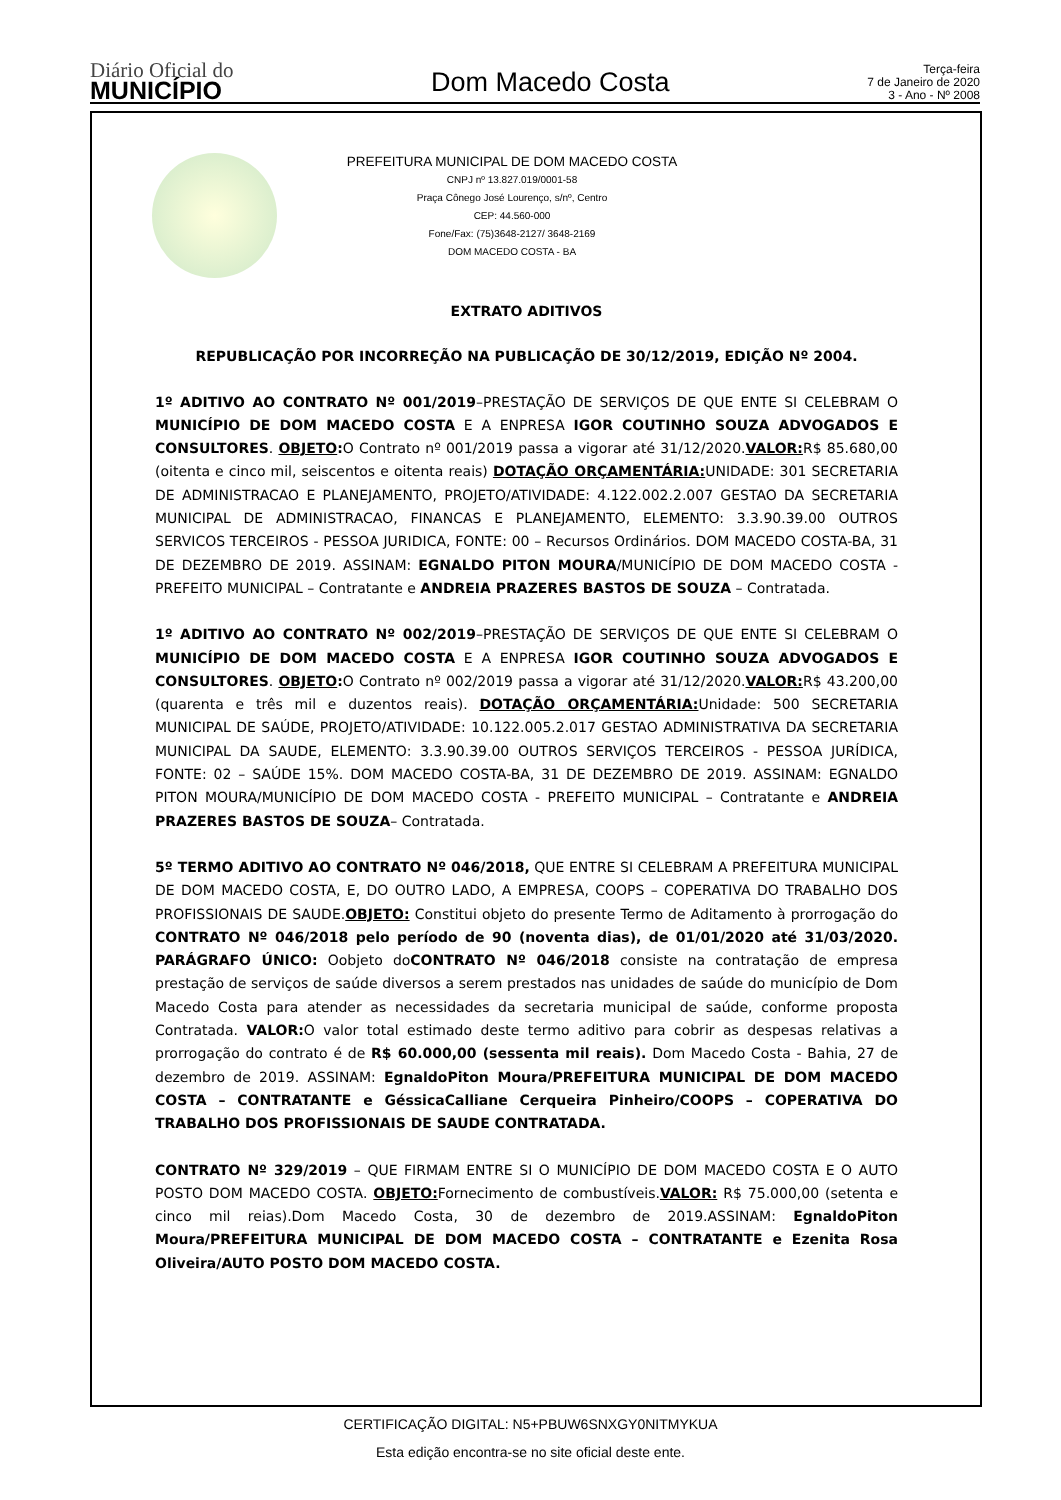Diário Oficial do
MUNICÍPIO
Dom Macedo Costa
Terça-feira
7 de Janeiro de 2020
3 - Ano - Nº 2008
PREFEITURA MUNICIPAL DE DOM MACEDO COSTA
CNPJ nº 13.827.019/0001-58
Praça Cônego José Lourenço, s/nº, Centro
CEP: 44.560-000
Fone/Fax: (75)3648-2127/ 3648-2169
DOM MACEDO COSTA - BA
EXTRATO ADITIVOS
REPUBLICAÇÃO POR INCORREÇÃO NA PUBLICAÇÃO DE 30/12/2019, EDIÇÃO Nº 2004.
1º ADITIVO AO CONTRATO Nº 001/2019–PRESTAÇÃO DE SERVIÇOS DE QUE ENTE SI CELEBRAM O MUNICÍPIO DE DOM MACEDO COSTA E A ENPRESA IGOR COUTINHO SOUZA ADVOGADOS E CONSULTORES. OBJETO: O Contrato nº 001/2019 passa a vigorar até 31/12/2020.VALOR: R$ 85.680,00 (oitenta e cinco mil, seiscentos e oitenta reais) DOTAÇÃO ORÇAMENTÁRIA: UNIDADE: 301 SECRETARIA DE ADMINISTRACAO E PLANEJAMENTO, PROJETO/ATIVIDADE: 4.122.002.2.007 GESTAO DA SECRETARIA MUNICIPAL DE ADMINISTRACAO, FINANCAS E PLANEJAMENTO, ELEMENTO: 3.3.90.39.00 OUTROS SERVICOS TERCEIROS - PESSOA JURIDICA, FONTE: 00 – Recursos Ordinários. DOM MACEDO COSTA-BA, 31 DE DEZEMBRO DE 2019. ASSINAM: EGNALDO PITON MOURA/MUNICÍPIO DE DOM MACEDO COSTA - PREFEITO MUNICIPAL – Contratante e ANDREIA PRAZERES BASTOS DE SOUZA – Contratada.
1º ADITIVO AO CONTRATO Nº 002/2019–PRESTAÇÃO DE SERVIÇOS DE QUE ENTE SI CELEBRAM O MUNICÍPIO DE DOM MACEDO COSTA E A ENPRESA IGOR COUTINHO SOUZA ADVOGADOS E CONSULTORES. OBJETO: O Contrato nº 002/2019 passa a vigorar até 31/12/2020.VALOR: R$ 43.200,00 (quarenta e três mil e duzentos reais). DOTAÇÃO ORÇAMENTÁRIA: Unidade: 500 SECRETARIA MUNICIPAL DE SAÚDE, PROJETO/ATIVIDADE: 10.122.005.2.017 GESTAO ADMINISTRATIVA DA SECRETARIA MUNICIPAL DA SAUDE, ELEMENTO: 3.3.90.39.00 OUTROS SERVIÇOS TERCEIROS - PESSOA JURÍDICA, FONTE: 02 – SAÚDE 15%. DOM MACEDO COSTA-BA, 31 DE DEZEMBRO DE 2019. ASSINAM: EGNALDO PITON MOURA/MUNICÍPIO DE DOM MACEDO COSTA - PREFEITO MUNICIPAL – Contratante e ANDREIA PRAZERES BASTOS DE SOUZA– Contratada.
5º TERMO ADITIVO AO CONTRATO Nº 046/2018, QUE ENTRE SI CELEBRAM A PREFEITURA MUNICIPAL DE DOM MACEDO COSTA, E, DO OUTRO LADO, A EMPRESA, COOPS – COPERATIVA DO TRABALHO DOS PROFISSIONAIS DE SAUDE.OBJETO: Constitui objeto do presente Termo de Aditamento à prorrogação do CONTRATO Nº 046/2018 pelo período de 90 (noventa dias), de 01/01/2020 até 31/03/2020. PARÁGRAFO ÚNICO: Oobjeto doCONTRATO Nº 046/2018 consiste na contratação de empresa prestação de serviços de saúde diversos a serem prestados nas unidades de saúde do município de Dom Macedo Costa para atender as necessidades da secretaria municipal de saúde, conforme proposta Contratada. VALOR: O valor total estimado deste termo aditivo para cobrir as despesas relativas a prorrogação do contrato é de R$ 60.000,00 (sessenta mil reais). Dom Macedo Costa - Bahia, 27 de dezembro de 2019. ASSINAM: EgnaldoPiton Moura/PREFEITURA MUNICIPAL DE DOM MACEDO COSTA – CONTRATANTE e GéssicaCalliane Cerqueira Pinheiro/COOPS – COPERATIVA DO TRABALHO DOS PROFISSIONAIS DE SAUDE CONTRATADA.
CONTRATO Nº 329/2019 – QUE FIRMAM ENTRE SI O MUNICÍPIO DE DOM MACEDO COSTA E O AUTO POSTO DOM MACEDO COSTA. OBJETO: Fornecimento de combustíveis.VALOR: R$ 75.000,00 (setenta e cinco mil reias).Dom Macedo Costa, 30 de dezembro de 2019.ASSINAM: EgnaldoPiton Moura/PREFEITURA MUNICIPAL DE DOM MACEDO COSTA – CONTRATANTE e Ezenita Rosa Oliveira/AUTO POSTO DOM MACEDO COSTA.
CERTIFICAÇÃO DIGITAL: N5+PBUW6SNXGY0NITMYKUA
Esta edição encontra-se no site oficial deste ente.